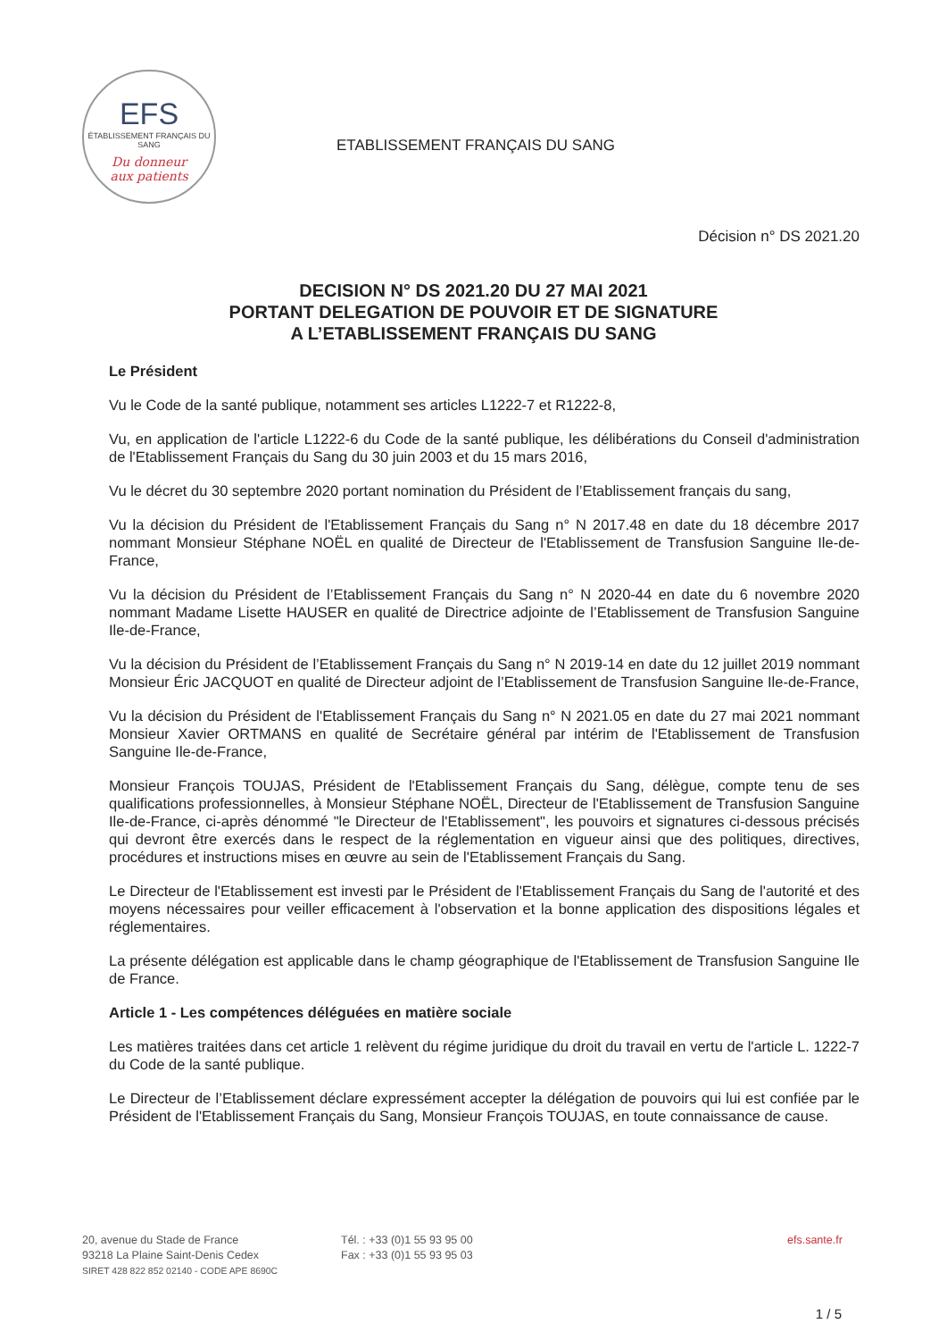EFS
ÉTABLISSEMENT FRANÇAIS DU SANG
Du donneur
aux patients
ETABLISSEMENT FRANÇAIS DU SANG
Décision n° DS 2021.20
DECISION N° DS 2021.20 DU 27 MAI 2021
PORTANT DELEGATION DE POUVOIR ET DE SIGNATURE
A L’ETABLISSEMENT FRANÇAIS DU SANG
Le Président
Vu le Code de la santé publique, notamment ses articles L1222-7 et R1222-8,
Vu, en application de l'article L1222-6 du Code de la santé publique, les délibérations du Conseil d'administration de l'Etablissement Français du Sang du 30 juin 2003 et du 15 mars 2016,
Vu le décret du 30 septembre 2020 portant nomination du Président de l’Etablissement français du sang,
Vu la décision du Président de l'Etablissement Français du Sang n° N 2017.48 en date du 18 décembre 2017 nommant Monsieur Stéphane NOËL en qualité de Directeur de l'Etablissement de Transfusion Sanguine Ile-de-France,
Vu la décision du Président de l’Etablissement Français du Sang n° N 2020-44 en date du 6 novembre 2020 nommant Madame Lisette HAUSER en qualité de Directrice adjointe de l’Etablissement de Transfusion Sanguine Ile-de-France,
Vu la décision du Président de l’Etablissement Français du Sang n° N 2019-14 en date du 12 juillet 2019 nommant Monsieur Éric JACQUOT en qualité de Directeur adjoint de l’Etablissement de Transfusion Sanguine Ile-de-France,
Vu la décision du Président de l'Etablissement Français du Sang n° N 2021.05 en date du 27 mai 2021 nommant Monsieur Xavier ORTMANS en qualité de Secrétaire général par intérim de l'Etablissement de Transfusion Sanguine Ile-de-France,
Monsieur François TOUJAS, Président de l'Etablissement Français du Sang, délègue, compte tenu de ses qualifications professionnelles, à Monsieur Stéphane NOËL, Directeur de l'Etablissement de Transfusion Sanguine Ile-de-France, ci-après dénommé "le Directeur de l'Etablissement", les pouvoirs et signatures ci-dessous précisés qui devront être exercés dans le respect de la réglementation en vigueur ainsi que des politiques, directives, procédures et instructions mises en œuvre au sein de l'Etablissement Français du Sang.
Le Directeur de l'Etablissement est investi par le Président de l'Etablissement Français du Sang de l'autorité et des moyens nécessaires pour veiller efficacement à l'observation et la bonne application des dispositions légales et réglementaires.
La présente délégation est applicable dans le champ géographique de l'Etablissement de Transfusion Sanguine Ile de France.
Article 1 - Les compétences déléguées en matière sociale
Les matières traitées dans cet article 1 relèvent du régime juridique du droit du travail en vertu de l'article L. 1222-7 du Code de la santé publique.
Le Directeur de l’Etablissement déclare expressément accepter la délégation de pouvoirs qui lui est confiée par le Président de l'Etablissement Français du Sang, Monsieur François TOUJAS, en toute connaissance de cause.
20, avenue du Stade de France
93218 La Plaine Saint-Denis Cedex
SIRET 428 822 852 02140 - CODE APE 8690C
Tél. : +33 (0)1 55 93 95 00
Fax : +33 (0)1 55 93 95 03
efs.sante.fr
1 / 5